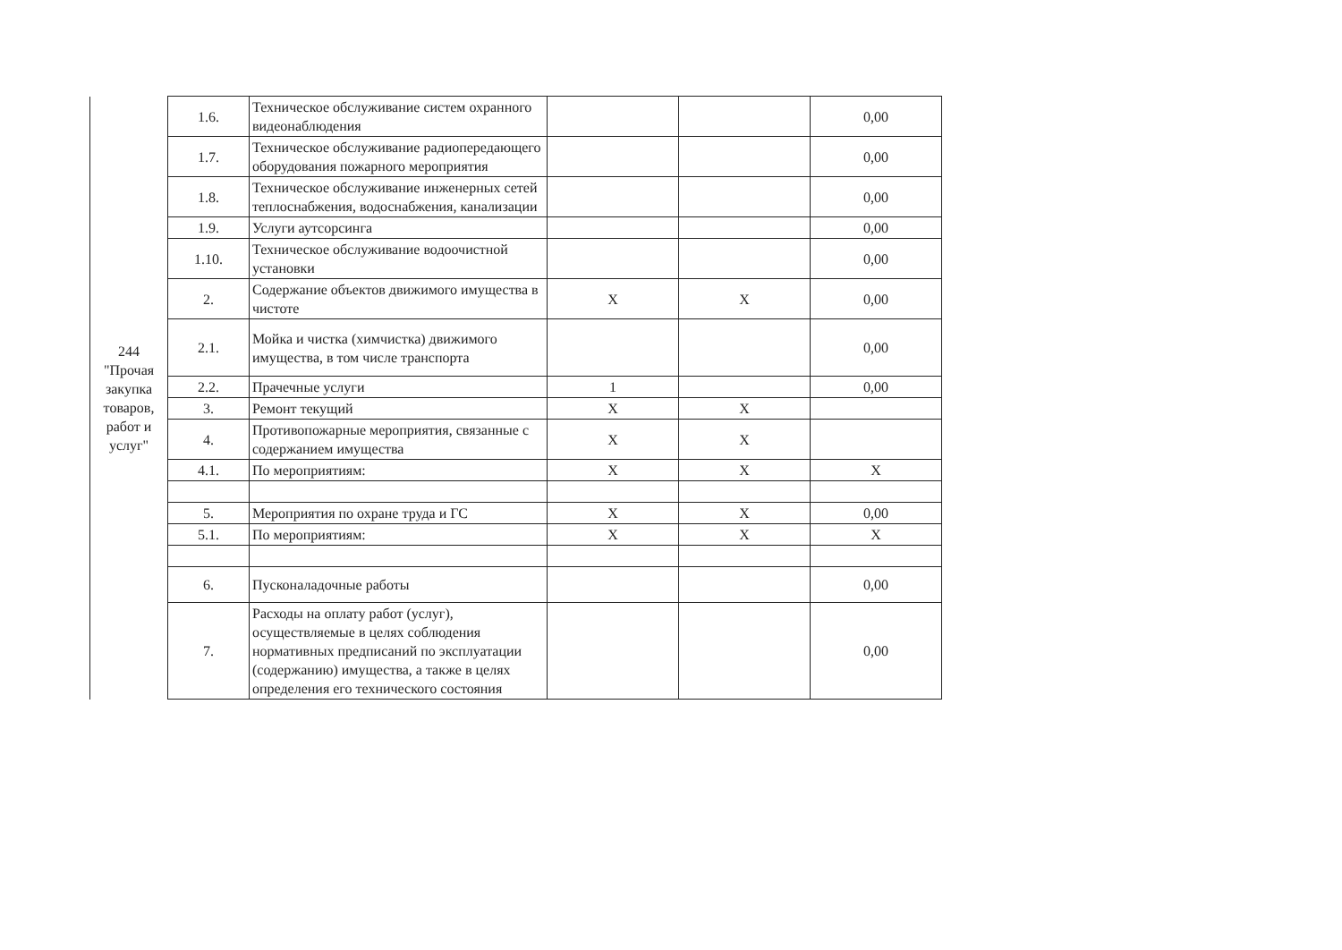| 244 "Прочая закупка товаров, работ и услуг" | 1.6. | Техническое обслуживание систем охранного видеонаблюдения | | | 0,00 |
| | 1.7. | Техническое обслуживание радиопередающего оборудования пожарного мероприятия | | | 0,00 |
| | 1.8. | Техническое обслуживание инженерных сетей теплоснабжения, водоснабжения, канализации | | | 0,00 |
| | 1.9. | Услуги аутсорсинга | | | 0,00 |
| | 1.10. | Техническое обслуживание водоочистной установки | | | 0,00 |
| | 2. | Содержание объектов движимого имущества в чистоте | X | X | 0,00 |
| | 2.1. | Мойка и чистка (химчистка) движимого имущества, в том числе транспорта | | | 0,00 |
| | 2.2. | Прачечные услуги | 1 | | 0,00 |
| | 3. | Ремонт текущий | X | X | |
| | 4. | Противопожарные мероприятия, связанные с содержанием имущества | X | X | |
| | 4.1. | По мероприятиям: | X | X | X |
| | 5. | Мероприятия по охране труда и ГС | X | X | 0,00 |
| | 5.1. | По мероприятиям: | X | X | X |
| | 6. | Пусконаладочные работы | | | 0,00 |
| | 7. | Расходы на оплату работ (услуг), осуществляемые в целях соблюдения нормативных предписаний по эксплуатации (содержанию) имущества, а также в целях определения его технического состояния | | | 0,00 |